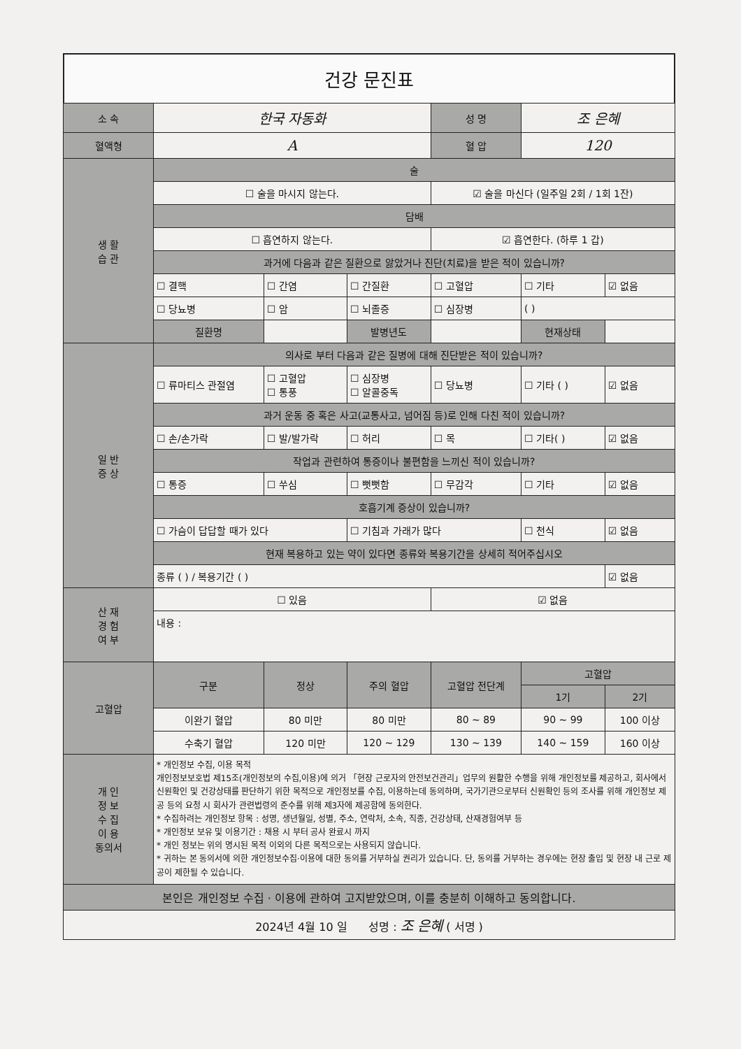건강 문진표
| 소 속 | 한국 자동화 | | | 성 명 | 조 은혜 | |
| 혈액형 | A | | | 혈 압 | 120 | |
| 생 활 습 관 | 술 | | | | | |
| | ☐ 술을 마시지 않는다. | | | ☑ 술을 마신다 (일주일 2회 / 1회 1잔) | | |
| | 담배 | | | | | |
| | ☐ 흡연하지 않는다. | | | ☑ 흡연한다. (하루 1 갑) | | |
| | 과거에 다음과 같은 질환으로 앓았거나 진단(치료)을 받은 적이 있습니까? | | | | | |
| | ☐ 결핵 | ☐ 간염 | ☐ 간질환 | ☐ 고혈압 | ☐ 기타 | ☑ 없음 |
| | ☐ 당뇨병 | ☐ 암 | ☐ 뇌졸증 | ☐ 심장병 | ( ) | |
| | 질환명 | | 발병년도 | | 현재상태 | |
| 일 반 증 상 | 의사로 부터 다음과 같은 질병에 대해 진단받은 적이 있습니까? | | | | | |
| | ☐ 류마티스 관절염 | ☐ 고혈압 ☐ 통풍 | ☐ 심장병 ☐ 알콜중독 | ☐ 당뇨병 | ☐ 기타 ( ) | ☑ 없음 |
| | 과거 운동 중 혹은 사고(교통사고, 넘어짐 등)로 인해 다친 적이 있습니까? | | | | | |
| | ☐ 손/손가락 | ☐ 발/발가락 | ☐ 허리 | ☐ 목 | ☐ 기타( ) | ☑ 없음 |
| | 작업과 관련하여 통증이나 불편함을 느끼신 적이 있습니까? | | | | | |
| | ☐ 통증 | ☐ 쑤심 | ☐ 뻣뻣함 | ☐ 무감각 | ☐ 기타 | ☑ 없음 |
| | 호흡기계 증상이 있습니까? | | | | | |
| | ☐ 가슴이 답답할 때가 있다 | | ☐ 기침과 가래가 많다 | | ☐ 천식 | ☑ 없음 |
| | 현재 복용하고 있는 약이 있다면 종류와 복용기간을 상세히 적어주십시오 | | | | | |
| | 종류 ( ) / 복용기간 ( ) | | | | | ☑ 없음 |
| 산 재 경 험 여 부 | ☐ 있음 | | | ☑ 없음 | | |
| | 내용 : | | | | | |
| 고혈압 | 구분 | 정상 | 주의 혈압 | 고혈압 전단계 | 고혈압 | |
| | | | | | 1기 | 2기 |
| | 이완기 혈압 | 80 미만 | 80 미만 | 80 ~ 89 | 90 ~ 99 | 100 이상 |
| | 수축기 혈압 | 120 미만 | 120 ~ 129 | 130 ~ 139 | 140 ~ 159 | 160 이상 |
| 개 인 정 보 수 집 이 용 동의서 | * 개인정보 수집, 이용 목적 개인정보보호법 제15조(개인정보의 수집,이용)에 의거 「현장 근로자의 안전보건관리」업무의 원활한 수행을 위해 개인정보를 제공하고, 회사에서 신원확인 및 건강상태를 판단하기 위한 목적으로 개인정보를 수집, 이용하는데 동의하며, 국가기관으로부터 신원확인 등의 조사를 위해 개인정보 제공 등의 요청 시 회사가 관련법령의 준수를 위해 제3자에 제공함에 동의한다. * 수집하려는 개인정보 항목 : 성명, 생년월일, 성별, 주소, 연락처, 소속, 직종, 건강상태, 산재경험여부 등 * 개인정보 보유 및 이용기간 : 채용 시 부터 공사 완료시 까지 * 개인 정보는 위의 명시된 목적 이외의 다른 목적으로는 사용되지 않습니다. * 귀하는 본 동의서에 의한 개인정보수집·이용에 대한 동의를 거부하실 권리가 있습니다. 단, 동의를 거부하는 경우에는 현장 출입 및 현장 내 근로 제공이 제한될 수 있습니다. | | | | | |
| 본인은 개인정보 수집 · 이용에 관하여 고지받았으며, 이를 충분히 이해하고 동의합니다. | | | | | | |
| 2024년 4월 10 일 성명 : 조 은혜 ( 서명 ) | | | | | | |